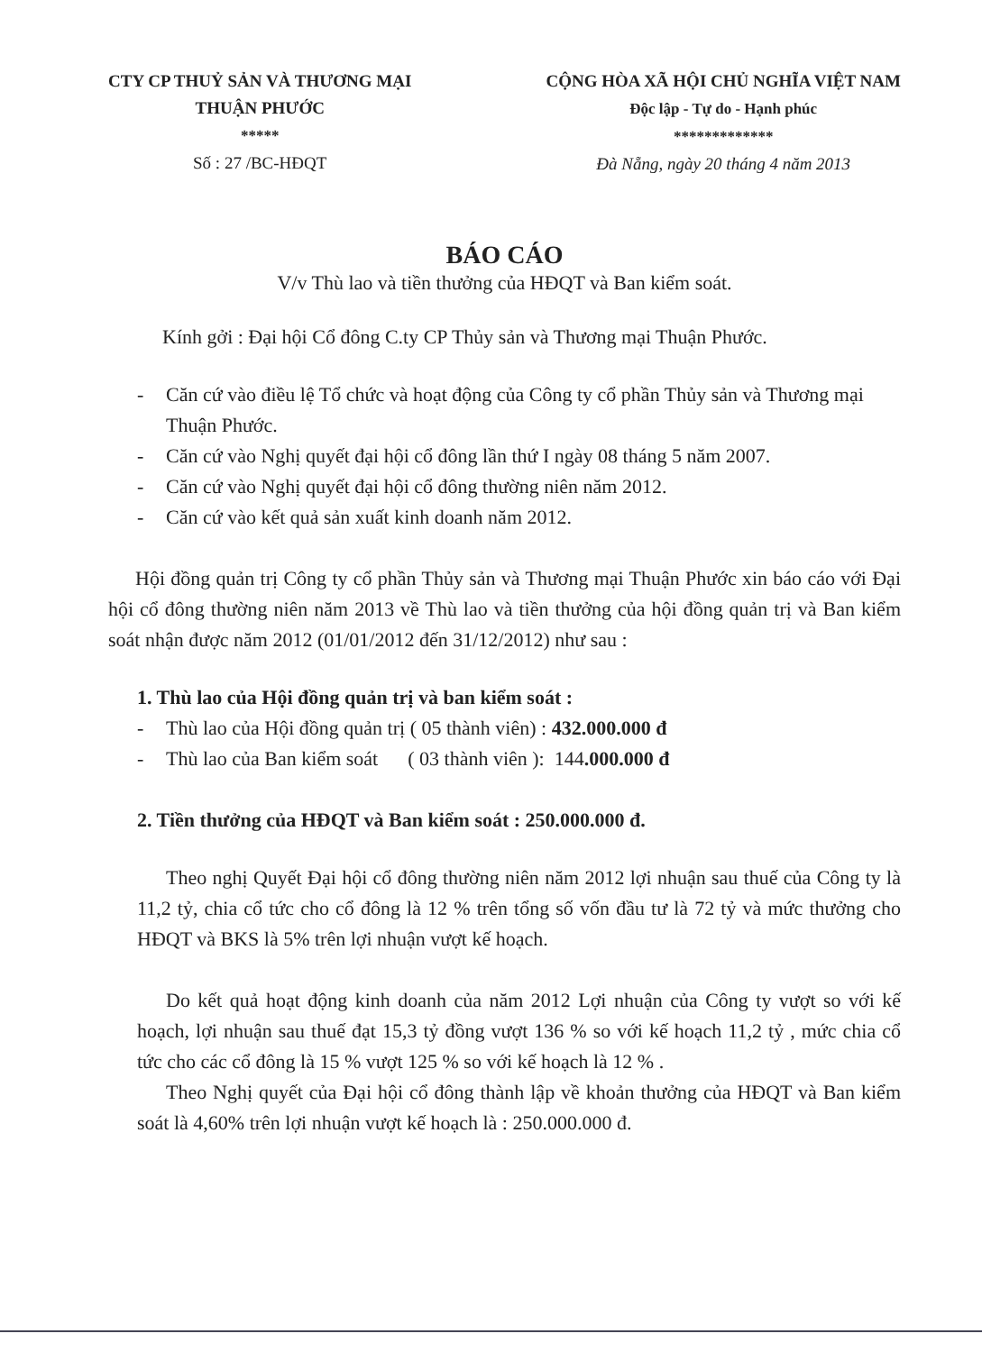CTY CP THUỶ SẢN VÀ THƯƠNG MẠI
THUẬN PHƯỚC
*****
Số : 27 /BC-HĐQT
CỘNG HÒA XÃ HỘI CHỦ NGHĨA VIỆT NAM
Độc lập - Tự do - Hạnh phúc
*************
Đà Nẵng, ngày 20 tháng 4 năm 2013
BÁO CÁO
V/v Thù lao và tiền thưởng của HĐQT và Ban kiểm soát.
Kính gởi : Đại hội Cổ đông C.ty CP Thủy sản và Thương mại Thuận Phước.
- Căn cứ vào điều lệ Tổ chức và hoạt động của Công ty cổ phần Thủy sản và Thương mại Thuận Phước.
- Căn cứ vào Nghị quyết đại hội cổ đông lần thứ I ngày 08 tháng 5 năm 2007.
- Căn cứ vào Nghị quyết đại hội cổ đông thường niên năm 2012.
- Căn cứ vào kết quả sản xuất kinh doanh năm 2012.
Hội đồng quản trị Công ty cổ phần Thủy sản và Thương mại Thuận Phước xin báo cáo với Đại hội cổ đông thường niên năm 2013 về Thù lao và tiền thưởng của hội đồng quản trị và Ban kiểm soát nhận được năm 2012 (01/01/2012 đến 31/12/2012) như sau :
1. Thù lao của Hội đồng quản trị và ban kiểm soát :
- Thù lao của Hội đồng quản trị ( 05 thành viên) : 432.000.000 đ
- Thù lao của Ban kiểm soát ( 03 thành viên ): 144.000.000 đ
2. Tiền thưởng của HĐQT và Ban kiểm soát : 250.000.000 đ.
Theo nghị Quyết Đại hội cổ đông thường niên năm 2012 lợi nhuận sau thuế của Công ty là 11,2 tỷ, chia cổ tức cho cổ đông là 12 % trên tổng số vốn đầu tư là 72 tỷ và mức thưởng cho HĐQT và BKS là 5% trên lợi nhuận vượt kế hoạch.
Do kết quả hoạt động kinh doanh của năm 2012 Lợi nhuận của Công ty vượt so với kế hoạch, lợi nhuận sau thuế đạt 15,3 tỷ đồng vượt 136 % so với kế hoạch 11,2 tỷ , mức chia cổ tức cho các cổ đông là 15 % vượt 125 % so với kế hoạch là 12 % .
Theo Nghị quyết của Đại hội cổ đông thành lập về khoản thưởng của HĐQT và Ban kiểm soát là 4,60% trên lợi nhuận vượt kế hoạch là : 250.000.000 đ.